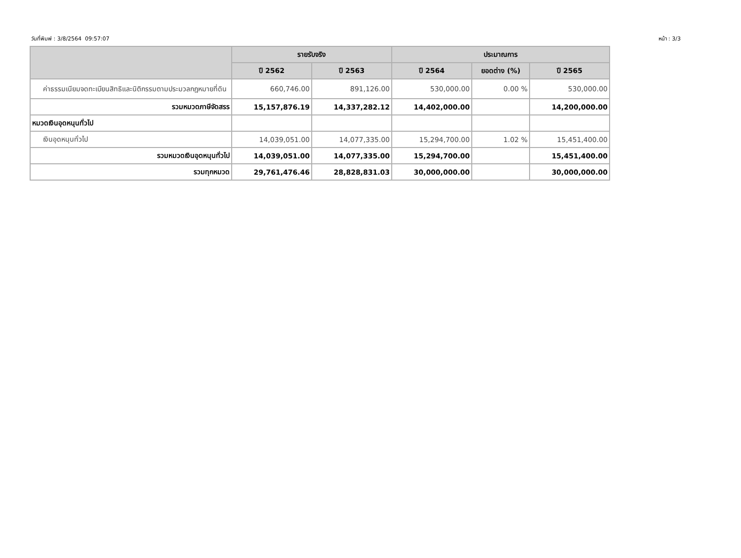วันที่พิมพ์ : 3/8/2564 09:57:07 หน้า : 3/3
| | รายรับจริง | | ประมาณการ | | |
| --- | --- | --- | --- | --- | --- |
| | ปี 2562 | ปี 2563 | ปี 2564 | ยอดต่าง (%) | ปี 2565 |
| ค่าธรรมเนียมจดทะเบียนสิทธิและนิติกรรมตามประมวลกฎหมายที่ดิน | 660,746.00 | 891,126.00 | 530,000.00 | 0.00 % | 530,000.00 |
| รวมหมวดภาษีจัดสรร | 15,157,876.19 | 14,337,282.12 | 14,402,000.00 | | 14,200,000.00 |
| หมวดเงินอุดหนุนทั่วไป | | | | | |
| เงินอุดหนุนทั่วไป | 14,039,051.00 | 14,077,335.00 | 15,294,700.00 | 1.02 % | 15,451,400.00 |
| รวมหมวดเงินอุดหนุนทั่วไป | 14,039,051.00 | 14,077,335.00 | 15,294,700.00 | | 15,451,400.00 |
| รวมทุกหมวด | 29,761,476.46 | 28,828,831.03 | 30,000,000.00 | | 30,000,000.00 |